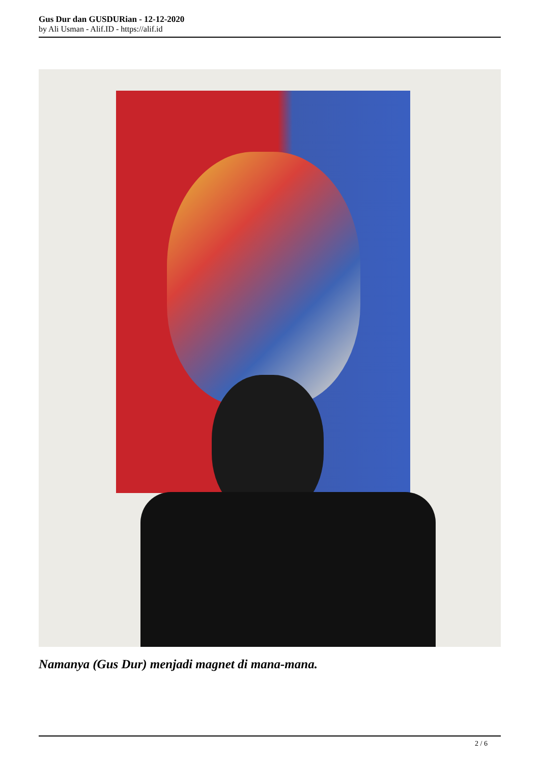Gus Dur dan GUSDURian - 12-12-2020
by Ali Usman - Alif.ID - https://alif.id
Namanya (Gus Dur) menjadi magnet di mana-mana.
2 / 6